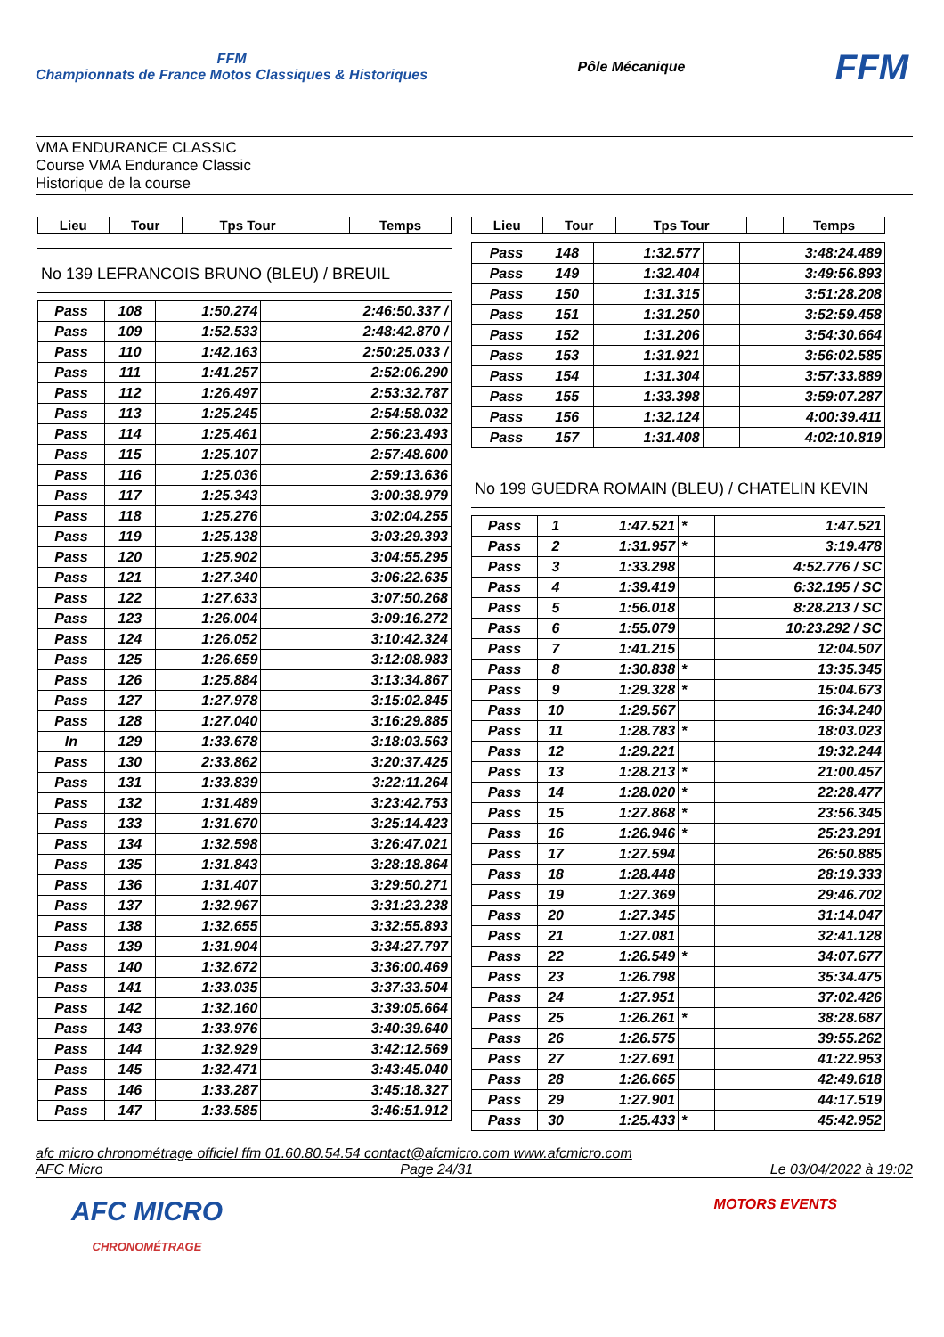FFM
Championnats de France Motos Classiques & Historiques
Pôle Mécanique
FFM
VMA ENDURANCE CLASSIC
Course VMA Endurance Classic
Historique de la course
| Lieu | Tour | Tps Tour | | Temps |
| --- | --- | --- | --- | --- |
No 139 LEFRANCOIS BRUNO (BLEU) / BREUIL
| Pass | 108 | 1:50.274 | | 2:46:50.337 / |
| Pass | 109 | 1:52.533 | | 2:48:42.870 / |
| Pass | 110 | 1:42.163 | | 2:50:25.033 / |
| Pass | 111 | 1:41.257 | | 2:52:06.290 |
| Pass | 112 | 1:26.497 | | 2:53:32.787 |
| Pass | 113 | 1:25.245 | | 2:54:58.032 |
| Pass | 114 | 1:25.461 | | 2:56:23.493 |
| Pass | 115 | 1:25.107 | | 2:57:48.600 |
| Pass | 116 | 1:25.036 | | 2:59:13.636 |
| Pass | 117 | 1:25.343 | | 3:00:38.979 |
| Pass | 118 | 1:25.276 | | 3:02:04.255 |
| Pass | 119 | 1:25.138 | | 3:03:29.393 |
| Pass | 120 | 1:25.902 | | 3:04:55.295 |
| Pass | 121 | 1:27.340 | | 3:06:22.635 |
| Pass | 122 | 1:27.633 | | 3:07:50.268 |
| Pass | 123 | 1:26.004 | | 3:09:16.272 |
| Pass | 124 | 1:26.052 | | 3:10:42.324 |
| Pass | 125 | 1:26.659 | | 3:12:08.983 |
| Pass | 126 | 1:25.884 | | 3:13:34.867 |
| Pass | 127 | 1:27.978 | | 3:15:02.845 |
| Pass | 128 | 1:27.040 | | 3:16:29.885 |
| In | 129 | 1:33.678 | | 3:18:03.563 |
| Pass | 130 | 2:33.862 | | 3:20:37.425 |
| Pass | 131 | 1:33.839 | | 3:22:11.264 |
| Pass | 132 | 1:31.489 | | 3:23:42.753 |
| Pass | 133 | 1:31.670 | | 3:25:14.423 |
| Pass | 134 | 1:32.598 | | 3:26:47.021 |
| Pass | 135 | 1:31.843 | | 3:28:18.864 |
| Pass | 136 | 1:31.407 | | 3:29:50.271 |
| Pass | 137 | 1:32.967 | | 3:31:23.238 |
| Pass | 138 | 1:32.655 | | 3:32:55.893 |
| Pass | 139 | 1:31.904 | | 3:34:27.797 |
| Pass | 140 | 1:32.672 | | 3:36:00.469 |
| Pass | 141 | 1:33.035 | | 3:37:33.504 |
| Pass | 142 | 1:32.160 | | 3:39:05.664 |
| Pass | 143 | 1:33.976 | | 3:40:39.640 |
| Pass | 144 | 1:32.929 | | 3:42:12.569 |
| Pass | 145 | 1:32.471 | | 3:43:45.040 |
| Pass | 146 | 1:33.287 | | 3:45:18.327 |
| Pass | 147 | 1:33.585 | | 3:46:51.912 |
| Lieu | Tour | Tps Tour | | Temps |
| --- | --- | --- | --- | --- |
| Pass | 148 | 1:32.577 | | 3:48:24.489 |
| Pass | 149 | 1:32.404 | | 3:49:56.893 |
| Pass | 150 | 1:31.315 | | 3:51:28.208 |
| Pass | 151 | 1:31.250 | | 3:52:59.458 |
| Pass | 152 | 1:31.206 | | 3:54:30.664 |
| Pass | 153 | 1:31.921 | | 3:56:02.585 |
| Pass | 154 | 1:31.304 | | 3:57:33.889 |
| Pass | 155 | 1:33.398 | | 3:59:07.287 |
| Pass | 156 | 1:32.124 | | 4:00:39.411 |
| Pass | 157 | 1:31.408 | | 4:02:10.819 |
No 199 GUEDRA ROMAIN (BLEU) / CHATELIN KEVIN
| Pass | 1 | 1:47.521 | * | 1:47.521 |
| Pass | 2 | 1:31.957 | * | 3:19.478 |
| Pass | 3 | 1:33.298 | | 4:52.776 / SC |
| Pass | 4 | 1:39.419 | | 6:32.195 / SC |
| Pass | 5 | 1:56.018 | | 8:28.213 / SC |
| Pass | 6 | 1:55.079 | | 10:23.292 / SC |
| Pass | 7 | 1:41.215 | | 12:04.507 |
| Pass | 8 | 1:30.838 | * | 13:35.345 |
| Pass | 9 | 1:29.328 | * | 15:04.673 |
| Pass | 10 | 1:29.567 | | 16:34.240 |
| Pass | 11 | 1:28.783 | * | 18:03.023 |
| Pass | 12 | 1:29.221 | | 19:32.244 |
| Pass | 13 | 1:28.213 | * | 21:00.457 |
| Pass | 14 | 1:28.020 | * | 22:28.477 |
| Pass | 15 | 1:27.868 | * | 23:56.345 |
| Pass | 16 | 1:26.946 | * | 25:23.291 |
| Pass | 17 | 1:27.594 | | 26:50.885 |
| Pass | 18 | 1:28.448 | | 28:19.333 |
| Pass | 19 | 1:27.369 | | 29:46.702 |
| Pass | 20 | 1:27.345 | | 31:14.047 |
| Pass | 21 | 1:27.081 | | 32:41.128 |
| Pass | 22 | 1:26.549 | * | 34:07.677 |
| Pass | 23 | 1:26.798 | | 35:34.475 |
| Pass | 24 | 1:27.951 | | 37:02.426 |
| Pass | 25 | 1:26.261 | * | 38:28.687 |
| Pass | 26 | 1:26.575 | | 39:55.262 |
| Pass | 27 | 1:27.691 | | 41:22.953 |
| Pass | 28 | 1:26.665 | | 42:49.618 |
| Pass | 29 | 1:27.901 | | 44:17.519 |
| Pass | 30 | 1:25.433 | * | 45:42.952 |
afc micro chronométrage officiel ffm 01.60.80.54.54 contact@afcmicro.com www.afcmicro.com
AFC Micro Page 24/31 Le 03/04/2022 à 19:02
AFC MICRO
CHRONOMÉTRAGE
MOTORS EVENTS